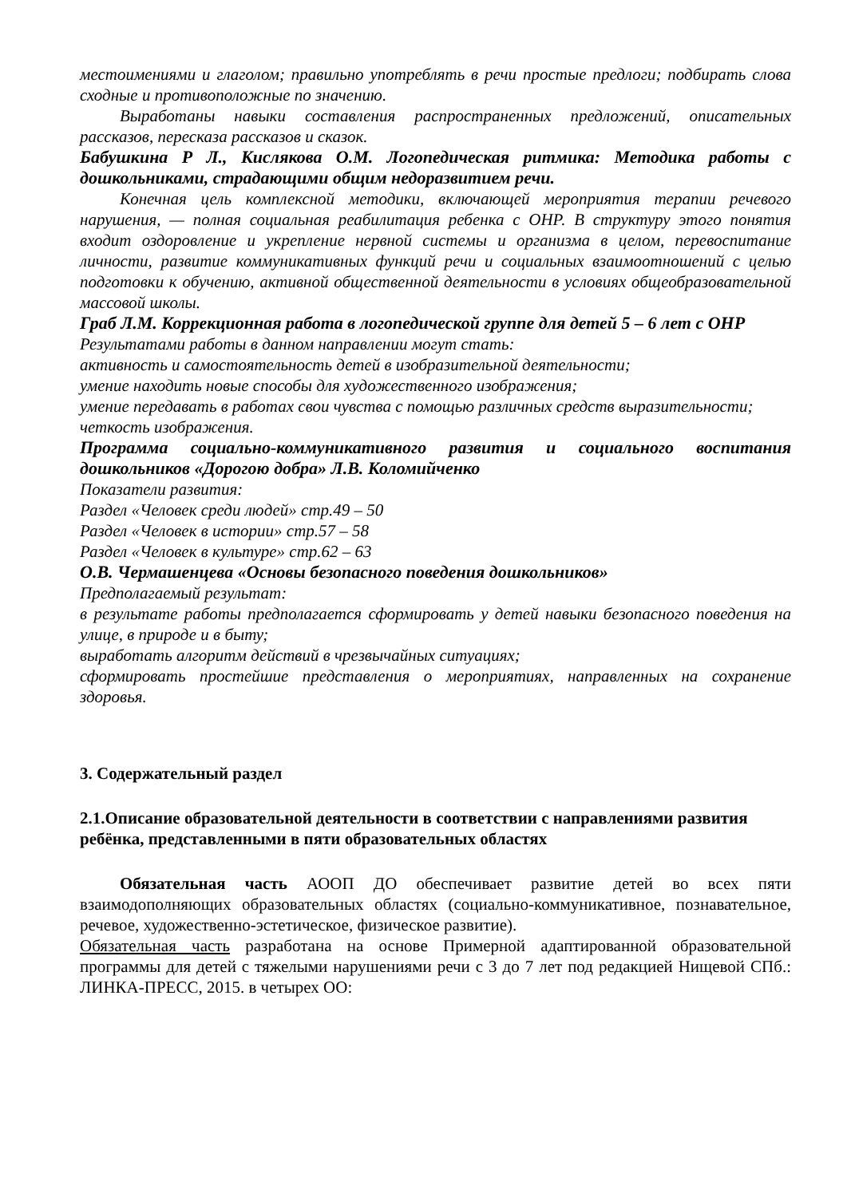местоимениями и глаголом; правильно употреблять в речи простые предлоги; подбирать слова сходные и противоположные по значению.
Выработаны навыки составления распространенных предложений, описательных рассказов, пересказа рассказов и сказок.
Бабушкина Р Л., Кислякова О.М. Логопедическая ритмика: Методика работы с дошкольниками, страдающими общим недоразвитием речи.
Конечная цель комплексной методики, включающей мероприятия терапии речевого нарушения, — полная социальная реабилитация ребенка с ОНР. В структуру этого понятия входит оздоровление и укрепление нервной системы и организма в целом, перевоспитание личности, развитие коммуникативных функций речи и социальных взаимоотношений с целью подготовки к обучению, активной общественной деятельности в условиях общеобразовательной массовой школы.
Граб Л.М. Коррекционная работа в логопедической группе для детей 5 – 6 лет с ОНР
Результатами работы в данном направлении могут стать:
активность и самостоятельность детей в изобразительной деятельности;
умение находить новые способы для художественного изображения;
умение передавать в работах свои чувства с помощью различных средств выразительности;
четкость изображения.
Программа социально-коммуникативного развития и социального воспитания дошкольников «Дорогою добра» Л.В. Коломийченко
Показатели развития:
Раздел «Человек среди людей» стр.49 – 50
Раздел «Человек в истории» стр.57 – 58
Раздел «Человек в культуре» стр.62 – 63
О.В. Чермашенцева «Основы безопасного поведения дошкольников»
Предполагаемый результат:
в результате работы предполагается сформировать у детей навыки безопасного поведения на улице, в природе и в быту;
выработать алгоритм действий в чрезвычайных ситуациях;
сформировать простейшие представления о мероприятиях, направленных на сохранение здоровья.
3. Содержательный раздел
2.1.Описание образовательной деятельности в соответствии с направлениями развития ребёнка, представленными в пяти образовательных областях
Обязательная часть АООП ДО обеспечивает развитие детей во всех пяти взаимодополняющих образовательных областях (социально-коммуникативное, познавательное, речевое, художественно-эстетическое, физическое развитие).
Обязательная часть разработана на основе Примерной адаптированной образовательной программы для детей с тяжелыми нарушениями речи с 3 до 7 лет под редакцией Нищевой СПб.: ЛИНКА-ПРЕСС, 2015. в четырех ОО: